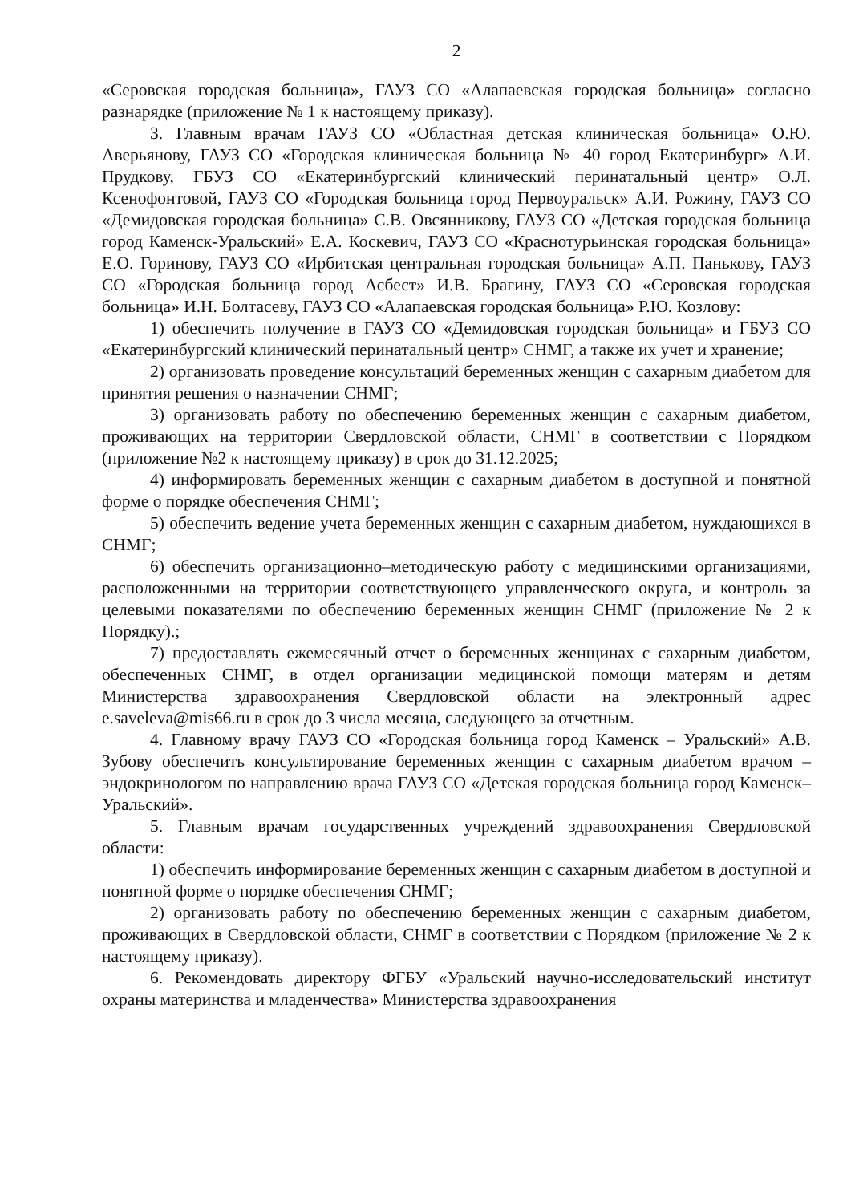2
«Серовская городская больница», ГАУЗ СО «Алапаевская городская больница» согласно разнарядке (приложение № 1 к настоящему приказу).
3. Главным врачам ГАУЗ СО «Областная детская клиническая больница» О.Ю. Аверьянову, ГАУЗ СО «Городская клиническая больница № 40 город Екатеринбург» А.И. Прудкову, ГБУЗ СО «Екатеринбургский клинический перинатальный центр» О.Л. Ксенофонтовой, ГАУЗ СО «Городская больница город Первоуральск» А.И. Рожину, ГАУЗ СО «Демидовская городская больница» С.В. Овсянникову, ГАУЗ СО «Детская городская больница город Каменск-Уральский» Е.А. Коскевич, ГАУЗ СО «Краснотурьинская городская больница» Е.О. Горинову, ГАУЗ СО «Ирбитская центральная городская больница» А.П. Панькову, ГАУЗ СО «Городская больница город Асбест» И.В. Брагину, ГАУЗ СО «Серовская городская больница» И.Н. Болтасеву, ГАУЗ СО «Алапаевская городская больница» Р.Ю. Козлову:
1) обеспечить получение в ГАУЗ СО «Демидовская городская больница» и ГБУЗ СО «Екатеринбургский клинический перинатальный центр» СНМГ, а также их учет и хранение;
2) организовать проведение консультаций беременных женщин с сахарным диабетом для принятия решения о назначении СНМГ;
3) организовать работу по обеспечению беременных женщин с сахарным диабетом, проживающих на территории Свердловской области, СНМГ в соответствии с Порядком (приложение №2 к настоящему приказу) в срок до 31.12.2025;
4) информировать беременных женщин с сахарным диабетом в доступной и понятной форме о порядке обеспечения СНМГ;
5) обеспечить ведение учета беременных женщин с сахарным диабетом, нуждающихся в СНМГ;
6) обеспечить организационно–методическую работу с медицинскими организациями, расположенными на территории соответствующего управленческого округа, и контроль за целевыми показателями по обеспечению беременных женщин СНМГ (приложение № 2 к Порядку).;
7) предоставлять ежемесячный отчет о беременных женщинах с сахарным диабетом, обеспеченных СНМГ, в отдел организации медицинской помощи матерям и детям Министерства здравоохранения Свердловской области на электронный адрес e.saveleva@mis66.ru в срок до 3 числа месяца, следующего за отчетным.
4. Главному врачу ГАУЗ СО «Городская больница город Каменск – Уральский» А.В. Зубову обеспечить консультирование беременных женщин с сахарным диабетом врачом – эндокринологом по направлению врача ГАУЗ СО «Детская городская больница город Каменск–Уральский».
5. Главным врачам государственных учреждений здравоохранения Свердловской области:
1) обеспечить информирование беременных женщин с сахарным диабетом в доступной и понятной форме о порядке обеспечения СНМГ;
2) организовать работу по обеспечению беременных женщин с сахарным диабетом, проживающих в Свердловской области, СНМГ в соответствии с Порядком (приложение № 2 к настоящему приказу).
6. Рекомендовать директору ФГБУ «Уральский научно-исследовательский институт охраны материнства и младенчества» Министерства здравоохранения